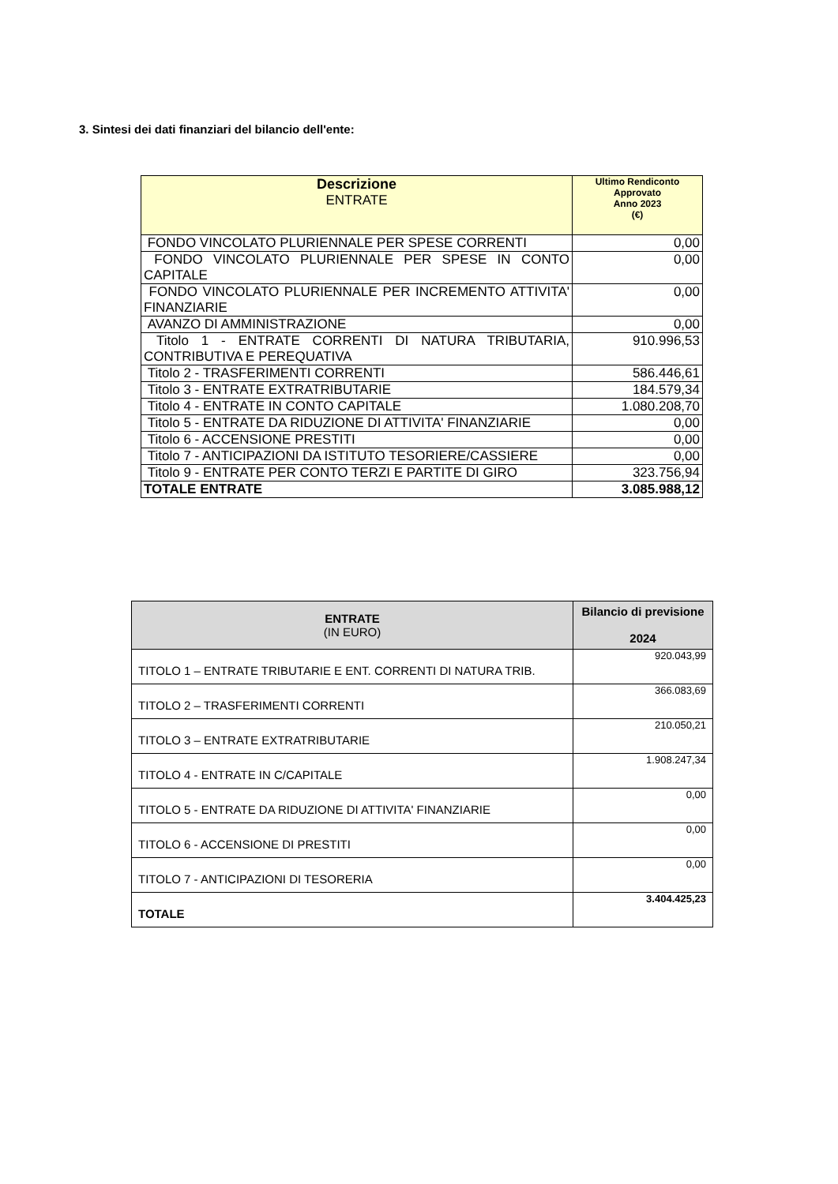3. Sintesi dei dati finanziari del bilancio dell'ente:
| Descrizione ENTRATE | Ultimo Rendiconto Approvato Anno 2023 (€) |
| --- | --- |
| FONDO VINCOLATO PLURIENNALE PER SPESE CORRENTI | 0,00 |
| FONDO VINCOLATO PLURIENNALE PER SPESE IN CONTO CAPITALE | 0,00 |
| FONDO VINCOLATO PLURIENNALE PER INCREMENTO ATTIVITA' FINANZIARIE | 0,00 |
| AVANZO DI AMMINISTRAZIONE | 0,00 |
| Titolo 1 - ENTRATE CORRENTI DI NATURA TRIBUTARIA, CONTRIBUTIVA E PEREQUATIVA | 910.996,53 |
| Titolo 2 - TRASFERIMENTI CORRENTI | 586.446,61 |
| Titolo 3 - ENTRATE EXTRATRIBUTARIE | 184.579,34 |
| Titolo 4 - ENTRATE IN CONTO CAPITALE | 1.080.208,70 |
| Titolo 5 - ENTRATE DA RIDUZIONE DI ATTIVITA' FINANZIARIE | 0,00 |
| Titolo 6 - ACCENSIONE PRESTITI | 0,00 |
| Titolo 7 - ANTICIPAZIONI DA ISTITUTO TESORIERE/CASSIERE | 0,00 |
| Titolo 9 - ENTRATE PER CONTO TERZI E PARTITE DI GIRO | 323.756,94 |
| TOTALE ENTRATE | 3.085.988,12 |
| ENTRATE (IN EURO) | Bilancio di previsione 2024 |
| --- | --- |
| TITOLO 1 – ENTRATE TRIBUTARIE E ENT. CORRENTI DI NATURA TRIB. | 920.043,99 |
| TITOLO 2 – TRASFERIMENTI CORRENTI | 366.083,69 |
| TITOLO 3 – ENTRATE EXTRATRIBUTARIE | 210.050,21 |
| TITOLO 4 - ENTRATE IN C/CAPITALE | 1.908.247,34 |
| TITOLO 5 - ENTRATE DA RIDUZIONE DI ATTIVITA' FINANZIARIE | 0,00 |
| TITOLO 6 - ACCENSIONE DI PRESTITI | 0,00 |
| TITOLO 7 - ANTICIPAZIONI DI TESORERIA | 0,00 |
| TOTALE | 3.404.425,23 |